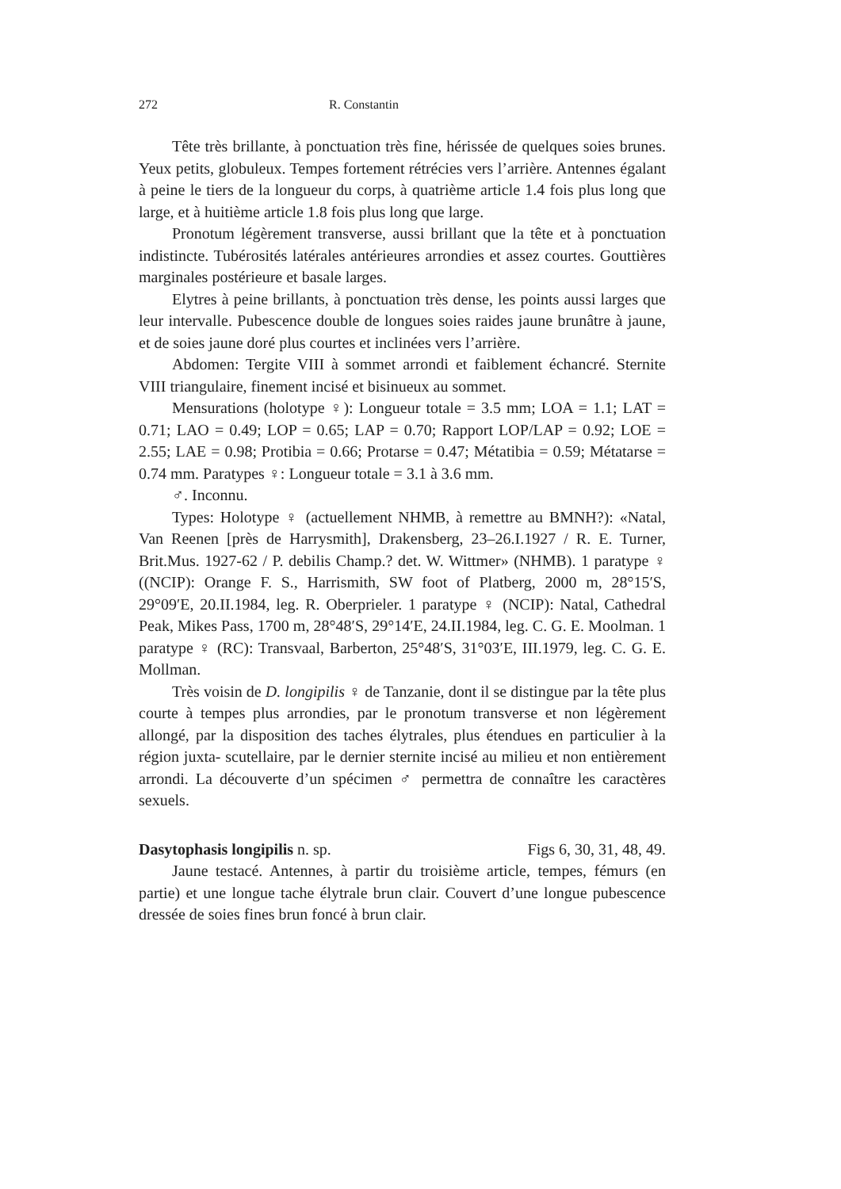272 R. Constantin
Tête très brillante, à ponctuation très fine, hérissée de quelques soies brunes. Yeux petits, globuleux. Tempes fortement rétrécies vers l’arrière. Antennes égalant à peine le tiers de la longueur du corps, à quatrième article 1.4 fois plus long que large, et à huitième article 1.8 fois plus long que large.
Pronotum légèrement transverse, aussi brillant que la tête et à ponctuation indistincte. Tubérosités latérales antérieures arrondies et assez courtes. Gouttières marginales postérieure et basale larges.
Elytres à peine brillants, à ponctuation très dense, les points aussi larges que leur intervalle. Pubescence double de longues soies raides jaune brunâtre à jaune, et de soies jaune doré plus courtes et inclinées vers l’arrière.
Abdomen: Tergite VIII à sommet arrondi et faiblement échancré. Sternite VIII triangulaire, finement incisé et bisinueux au sommet.
Mensurations (holotype ♀): Longueur totale = 3.5 mm; LOA = 1.1; LAT = 0.71; LAO = 0.49; LOP = 0.65; LAP = 0.70; Rapport LOP/LAP = 0.92; LOE = 2.55; LAE = 0.98; Protibia = 0.66; Protarse = 0.47; Métatibia = 0.59; Métatarse = 0.74 mm. Paratypes ♀: Longueur totale = 3.1 à 3.6 mm.
♂. Inconnu.
Types: Holotype ♀ (actuellement NHMB, à remettre au BMNH?): «Natal, Van Reenen [près de Harrysmith], Drakensberg, 23–26.I.1927 / R. E. Turner, Brit.Mus. 1927-62 / P. debilis Champ.? det. W. Wittmer» (NHMB). 1 paratype ♀ ((NCIP): Orange F. S., Harrismith, SW foot of Platberg, 2000 m, 28°15′S, 29°09′E, 20.II.1984, leg. R. Oberprieler. 1 paratype ♀ (NCIP): Natal, Cathedral Peak, Mikes Pass, 1700 m, 28°48′S, 29°14′E, 24.II.1984, leg. C. G. E. Moolman. 1 paratype ♀ (RC): Transvaal, Barberton, 25°48′S, 31°03′E, III.1979, leg. C. G. E. Mollman.
Très voisin de D. longipilis ♀ de Tanzanie, dont il se distingue par la tête plus courte à tempes plus arrondies, par le pronotum transverse et non légèrement allongé, par la disposition des taches élytrales, plus étendues en particulier à la région juxta- scutellaire, par le dernier sternite incisé au milieu et non entièrement arrondi. La découverte d’un spécimen ♂ permettra de connaître les caractères sexuels.
Dasytophasis longipilis n. sp. Figs 6, 30, 31, 48, 49.
Jaune testacé. Antennes, à partir du troisième article, tempes, fémurs (en partie) et une longue tache élytrale brun clair. Couvert d’une longue pubescence dressée de soies fines brun foncé à brun clair.